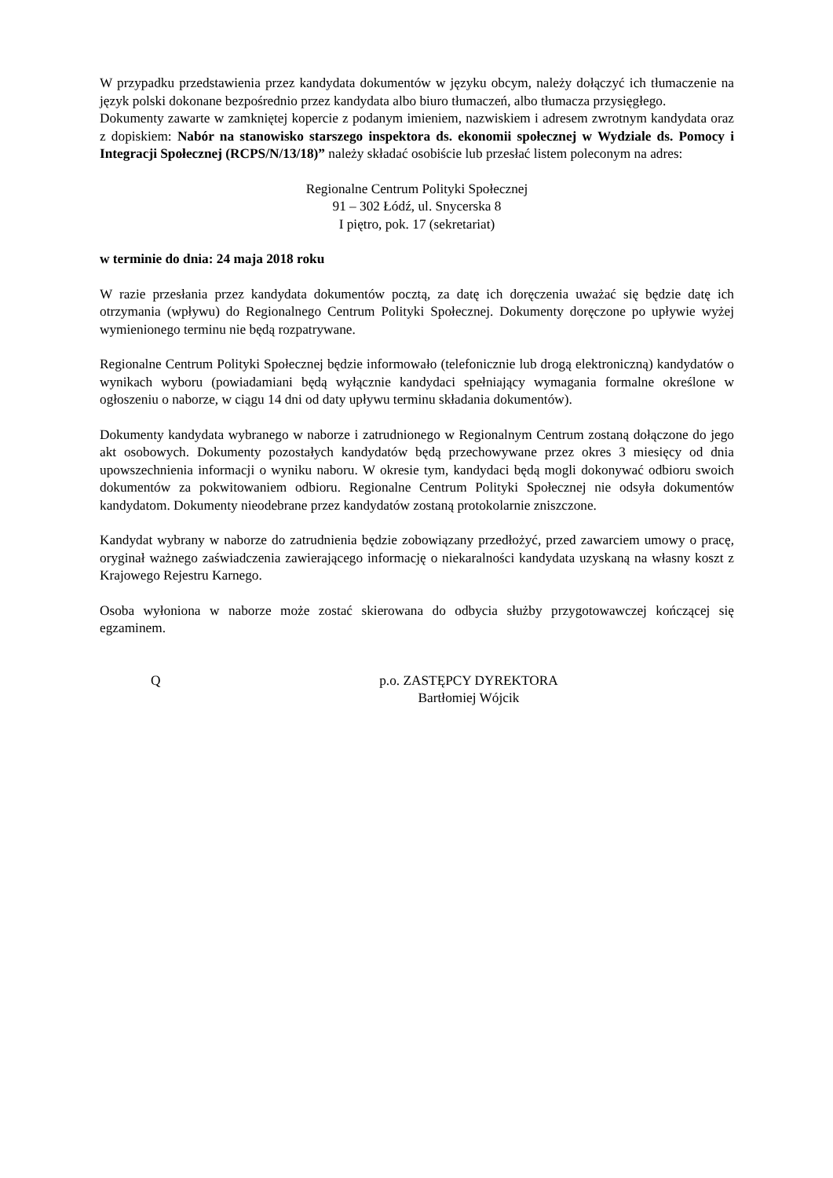W przypadku przedstawienia przez kandydata dokumentów w języku obcym, należy dołączyć ich tłumaczenie na język polski dokonane bezpośrednio przez kandydata albo biuro tłumaczeń, albo tłumacza przysięgłego.
Dokumenty zawarte w zamkniętej kopercie z podanym imieniem, nazwiskiem i adresem zwrotnym kandydata oraz z dopiskiem: Nabór na stanowisko starszego inspektora ds. ekonomii społecznej w Wydziale ds. Pomocy i Integracji Społecznej (RCPS/N/13/18)” należy składać osobiście lub przesłać listem poleconym na adres:
Regionalne Centrum Polityki Społecznej
91 – 302 Łódź, ul. Snycerska 8
I piętro, pok. 17 (sekretariat)
w terminie do dnia: 24 maja 2018 roku
W razie przesłania przez kandydata dokumentów pocztą, za datę ich doręczenia uważać się będzie datę ich otrzymania (wpływu) do Regionalnego Centrum Polityki Społecznej. Dokumenty doręczone po upływie wyżej wymienionego terminu nie będą rozpatrywane.
Regionalne Centrum Polityki Społecznej będzie informowało (telefonicznie lub drogą elektroniczną) kandydatów o wynikach wyboru (powiadamiani będą wyłącznie kandydaci spełniający wymagania formalne określone w ogłoszeniu o naborze, w ciągu 14 dni od daty upływu terminu składania dokumentów).
Dokumenty kandydata wybranego w naborze i zatrudnionego w Regionalnym Centrum zostaną dołączone do jego akt osobowych. Dokumenty pozostałych kandydatów będą przechowywane przez okres 3 miesięcy od dnia upowszechnienia informacji o wyniku naboru. W okresie tym, kandydaci będą mogli dokonywać odbioru swoich dokumentów za pokwitowaniem odbioru. Regionalne Centrum Polityki Społecznej nie odsyła dokumentów kandydatom. Dokumenty nieodebrane przez kandydatów zostaną protokolarnie zniszczone.
Kandydat wybrany w naborze do zatrudnienia będzie zobowiązany przedłożyć, przed zawarciem umowy o pracę, oryginał ważnego zaświadczenia zawierającego informację o niekaralności kandydata uzyskaną na własny koszt z Krajowego Rejestru Karnego.
Osoba wyłoniona w naborze może zostać skierowana do odbycia służby przygotowawczej kończącej się egzaminem.
Q p.o. ZASTĘPCY DYREKTORA
Bartłomiej Wójcik